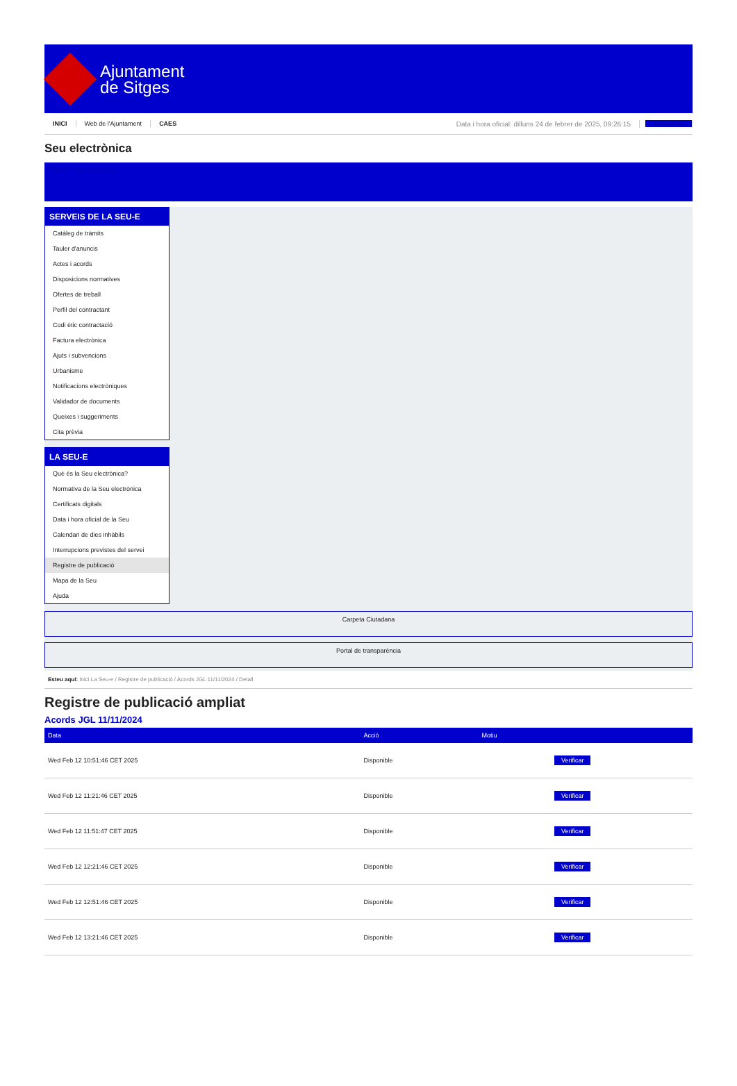Ajuntament
de Sitges
INICI Web de l'Ajuntament CAES Data i hora oficial: dilluns 24 de febrer de 2025, 09:26:15 Directorios
Seu electrònica
Obtenir còpia autèntica
SERVEIS DE LA SEU-E
Catàleg de tràmits
Tauler d'anuncis
Actes i acords
Disposicions normatives
Ofertes de treball
Perfil del contractant
Codi ètic contractació
Factura electrònica
Ajuts i subvencions
Urbanisme
Notificacions electròniques
Validador de documents
Queixes i suggeriments
Cita prèvia
LA SEU-E
Què és la Seu electrònica?
Normativa de la Seu electrònica
Certificats digitals
Data i hora oficial de la Seu
Calendari de dies inhàbils
Interrupcions previstes del servei
Registre de publicació
Mapa de la Seu
Ajuda
Carpeta Ciutadana
Portal de transparència
Esteu aquí: Inici La Seu-e / Registre de publicació / Acords JGL 11/11/2024 / Detall
Registre de publicació ampliat
Acords JGL 11/11/2024
| Data | Acció | Motiu | |
| --- | --- | --- | --- |
| Wed Feb 12 10:51:46 CET 2025 | Disponible | | Verificar |
| Wed Feb 12 11:21:46 CET 2025 | Disponible | | Verificar |
| Wed Feb 12 11:51:47 CET 2025 | Disponible | | Verificar |
| Wed Feb 12 12:21:46 CET 2025 | Disponible | | Verificar |
| Wed Feb 12 12:51:46 CET 2025 | Disponible | | Verificar |
| Wed Feb 12 13:21:46 CET 2025 | Disponible | | Verificar |